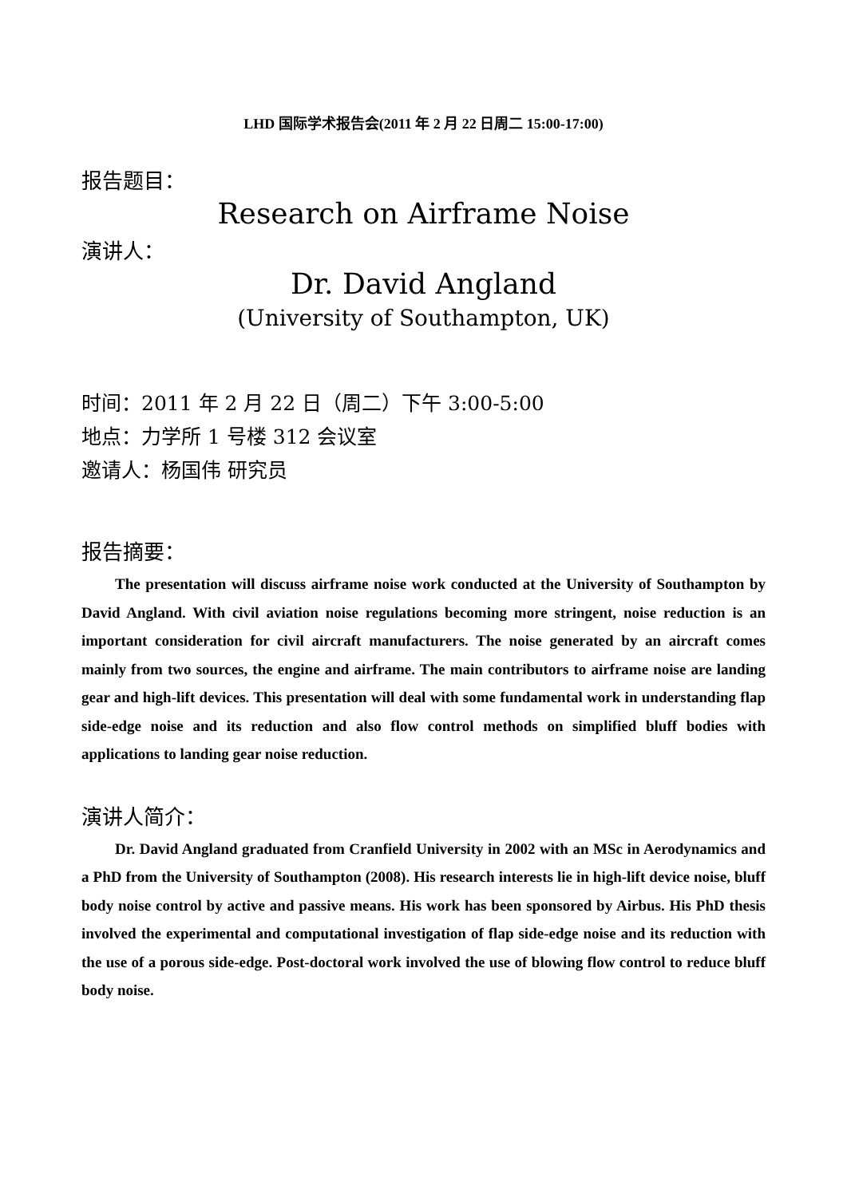LHD 国际学术报告会(2011 年 2 月 22 日周二 15:00-17:00)
报告题目：
Research on Airframe Noise
演讲人：
Dr. David Angland
(University of Southampton, UK)
时间：2011 年 2 月 22 日（周二）下午 3:00-5:00
地点：力学所 1 号楼 312 会议室
邀请人：杨国伟 研究员
报告摘要：
The presentation will discuss airframe noise work conducted at the University of Southampton by David Angland. With civil aviation noise regulations becoming more stringent, noise reduction is an important consideration for civil aircraft manufacturers. The noise generated by an aircraft comes mainly from two sources, the engine and airframe. The main contributors to airframe noise are landing gear and high-lift devices. This presentation will deal with some fundamental work in understanding flap side-edge noise and its reduction and also flow control methods on simplified bluff bodies with applications to landing gear noise reduction.
演讲人简介：
Dr. David Angland graduated from Cranfield University in 2002 with an MSc in Aerodynamics and a PhD from the University of Southampton (2008). His research interests lie in high-lift device noise, bluff body noise control by active and passive means. His work has been sponsored by Airbus. His PhD thesis involved the experimental and computational investigation of flap side-edge noise and its reduction with the use of a porous side-edge. Post-doctoral work involved the use of blowing flow control to reduce bluff body noise.